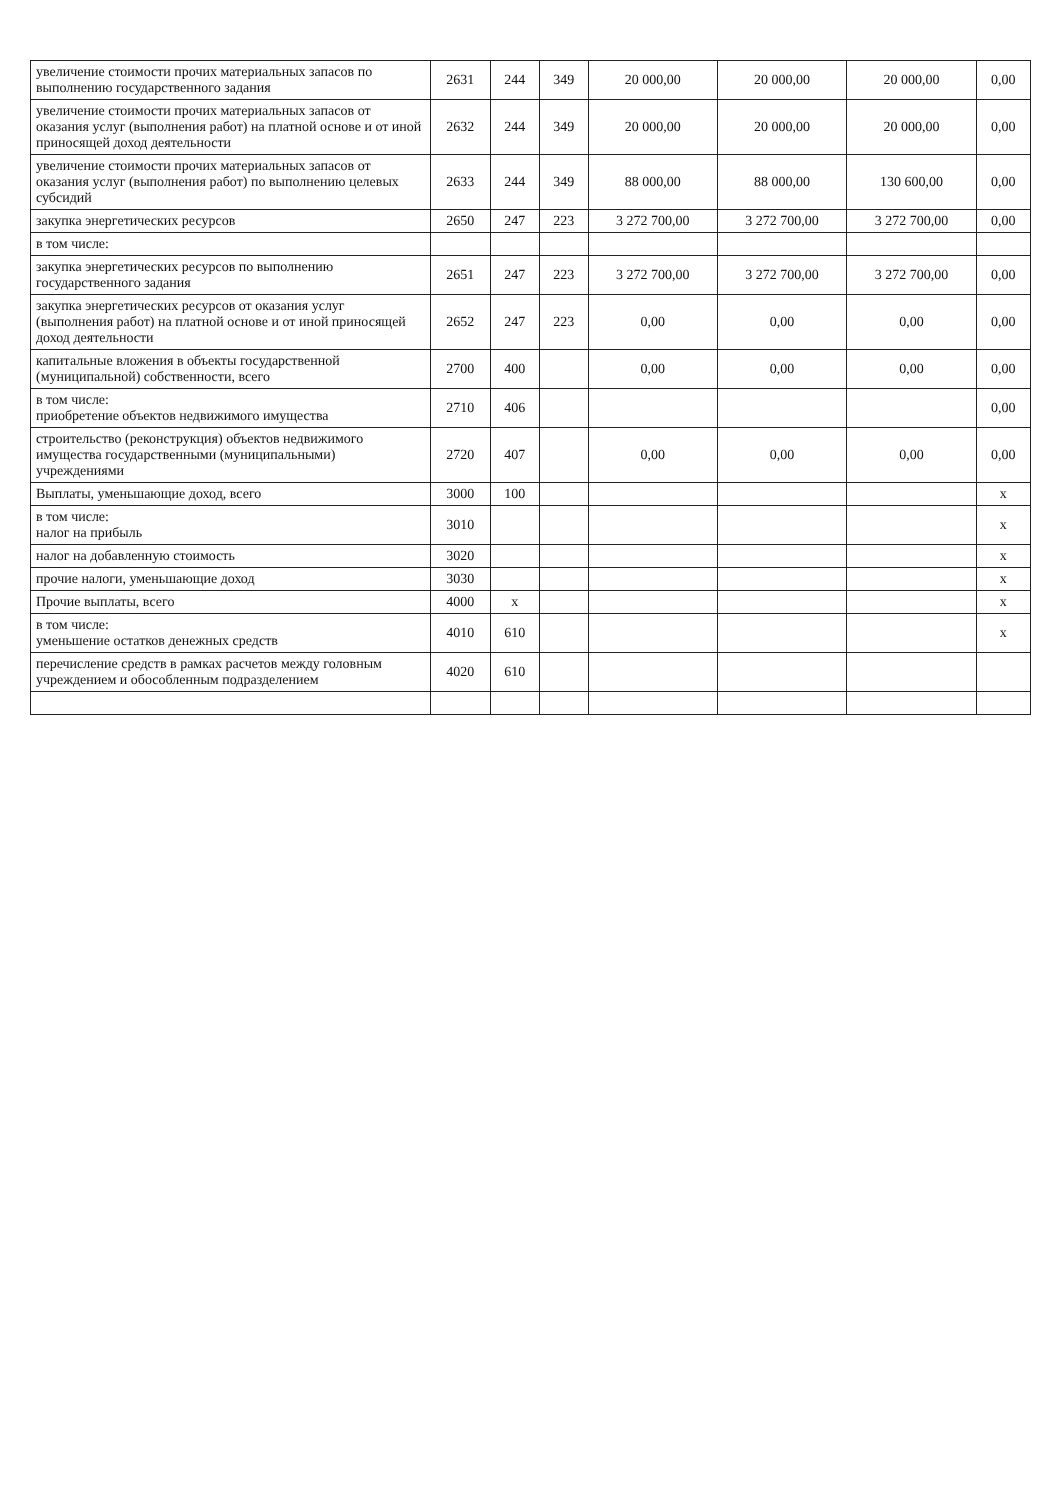| увеличение стоимости прочих материальных запасов по выполнению государственного задания | 2631 | 244 | 349 | 20 000,00 | 20 000,00 | 20 000,00 | 0,00 |
| увеличение стоимости прочих материальных запасов от оказания услуг (выполнения работ) на платной основе и от иной приносящей доход деятельности | 2632 | 244 | 349 | 20 000,00 | 20 000,00 | 20 000,00 | 0,00 |
| увеличение стоимости прочих материальных запасов от оказания услуг (выполнения работ) по выполнению целевых субсидий | 2633 | 244 | 349 | 88 000,00 | 88 000,00 | 130 600,00 | 0,00 |
| закупка энергетических ресурсов | 2650 | 247 | 223 | 3 272 700,00 | 3 272 700,00 | 3 272 700,00 | 0,00 |
| в том числе: | | | | | | | |
| закупка энергетических ресурсов по выполнению государственного задания | 2651 | 247 | 223 | 3 272 700,00 | 3 272 700,00 | 3 272 700,00 | 0,00 |
| закупка энергетических ресурсов от оказания услуг (выполнения работ) на платной основе и от иной приносящей доход деятельности | 2652 | 247 | 223 | 0,00 | 0,00 | 0,00 | 0,00 |
| капитальные вложения в объекты государственной (муниципальной) собственности, всего | 2700 | 400 | | 0,00 | 0,00 | 0,00 | 0,00 |
| в том числе: приобретение объектов недвижимого имущества | 2710 | 406 | | | | | 0,00 |
| строительство (реконструкция) объектов недвижимого имущества государственными (муниципальными) учреждениями | 2720 | 407 | | 0,00 | 0,00 | 0,00 | 0,00 |
| Выплаты, уменьшающие доход, всего | 3000 | 100 | | | | | x |
| в том числе: налог на прибыль | 3010 | | | | | | x |
| налог на добавленную стоимость | 3020 | | | | | | x |
| прочие налоги, уменьшающие доход | 3030 | | | | | | x |
| Прочие выплаты, всего | 4000 | x | | | | | x |
| в том числе: уменьшение остатков денежных средств | 4010 | 610 | | | | | x |
| перечисление средств в рамках расчетов между головным учреждением и обособленным подразделением | 4020 | 610 | | | | | |